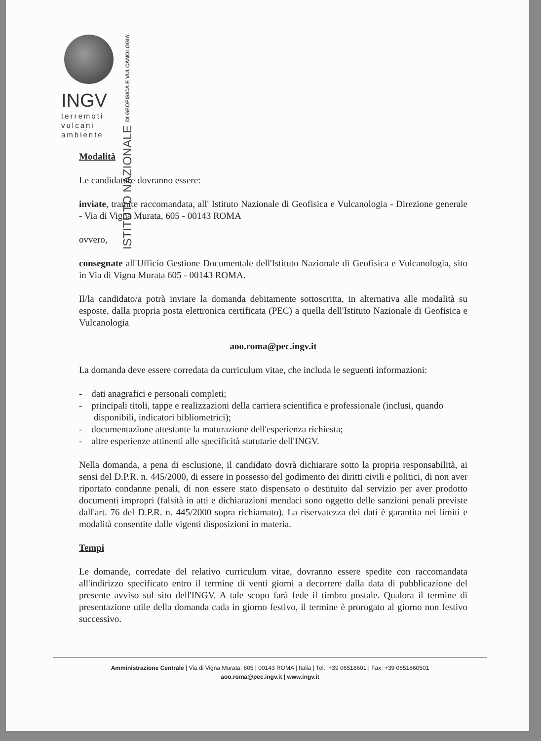INGV
terremoti
vulcani
ambiente
ISTITUTO NAZIONALE DI GEOFISICA E VULCANOLOGIA
Modalità
Le candidature dovranno essere:
inviate, tramite raccomandata, all' Istituto Nazionale di Geofisica e Vulcanologia - Direzione generale - Via di Vigna Murata, 605 - 00143 ROMA
ovvero,
consegnate all'Ufficio Gestione Documentale dell'Istituto Nazionale di Geofisica e Vulcanologia, sito in Via di Vigna Murata 605 - 00143 ROMA.
Il/la candidato/a potrà inviare la domanda debitamente sottoscritta, in alternativa alle modalità su esposte, dalla propria posta elettronica certificata (PEC) a quella dell'Istituto Nazionale di Geofisica e Vulcanologia
aoo.roma@pec.ingv.it
La domanda deve essere corredata da curriculum vitae, che includa le seguenti informazioni:
- dati anagrafici e personali completi;
- principali titoli, tappe e realizzazioni della carriera scientifica e professionale (inclusi, quando disponibili, indicatori bibliometrici);
- documentazione attestante la maturazione dell'esperienza richiesta;
- altre esperienze attinenti alle specificità statutarie dell'INGV.
Nella domanda, a pena di esclusione, il candidato dovrà dichiarare sotto la propria responsabilità, ai sensi del D.P.R. n. 445/2000, di essere in possesso del godimento dei diritti civili e politici, di non aver riportato condanne penali, di non essere stato dispensato o destituito dal servizio per aver prodotto documenti impropri (falsità in atti e dichiarazioni mendaci sono oggetto delle sanzioni penali previste dall'art. 76 del D.P.R. n. 445/2000 sopra richiamato). La riservatezza dei dati è garantita nei limiti e modalità consentite dalle vigenti disposizioni in materia.
Tempi
Le domande, corredate del relativo curriculum vitae, dovranno essere spedite con raccomandata all'indirizzo specificato entro il termine di venti giorni a decorrere dalla data di pubblicazione del presente avviso sul sito dell'INGV. A tale scopo farà fede il timbro postale. Qualora il termine di presentazione utile della domanda cada in giorno festivo, il termine è prorogato al giorno non festivo successivo.
Amministrazione Centrale | Via di Vigna Murata, 605 | 00143 ROMA | Italia | Tel.: +39 06518601 | Fax: +39 0651860501
aoo.roma@pec.ingv.it | www.ingv.it